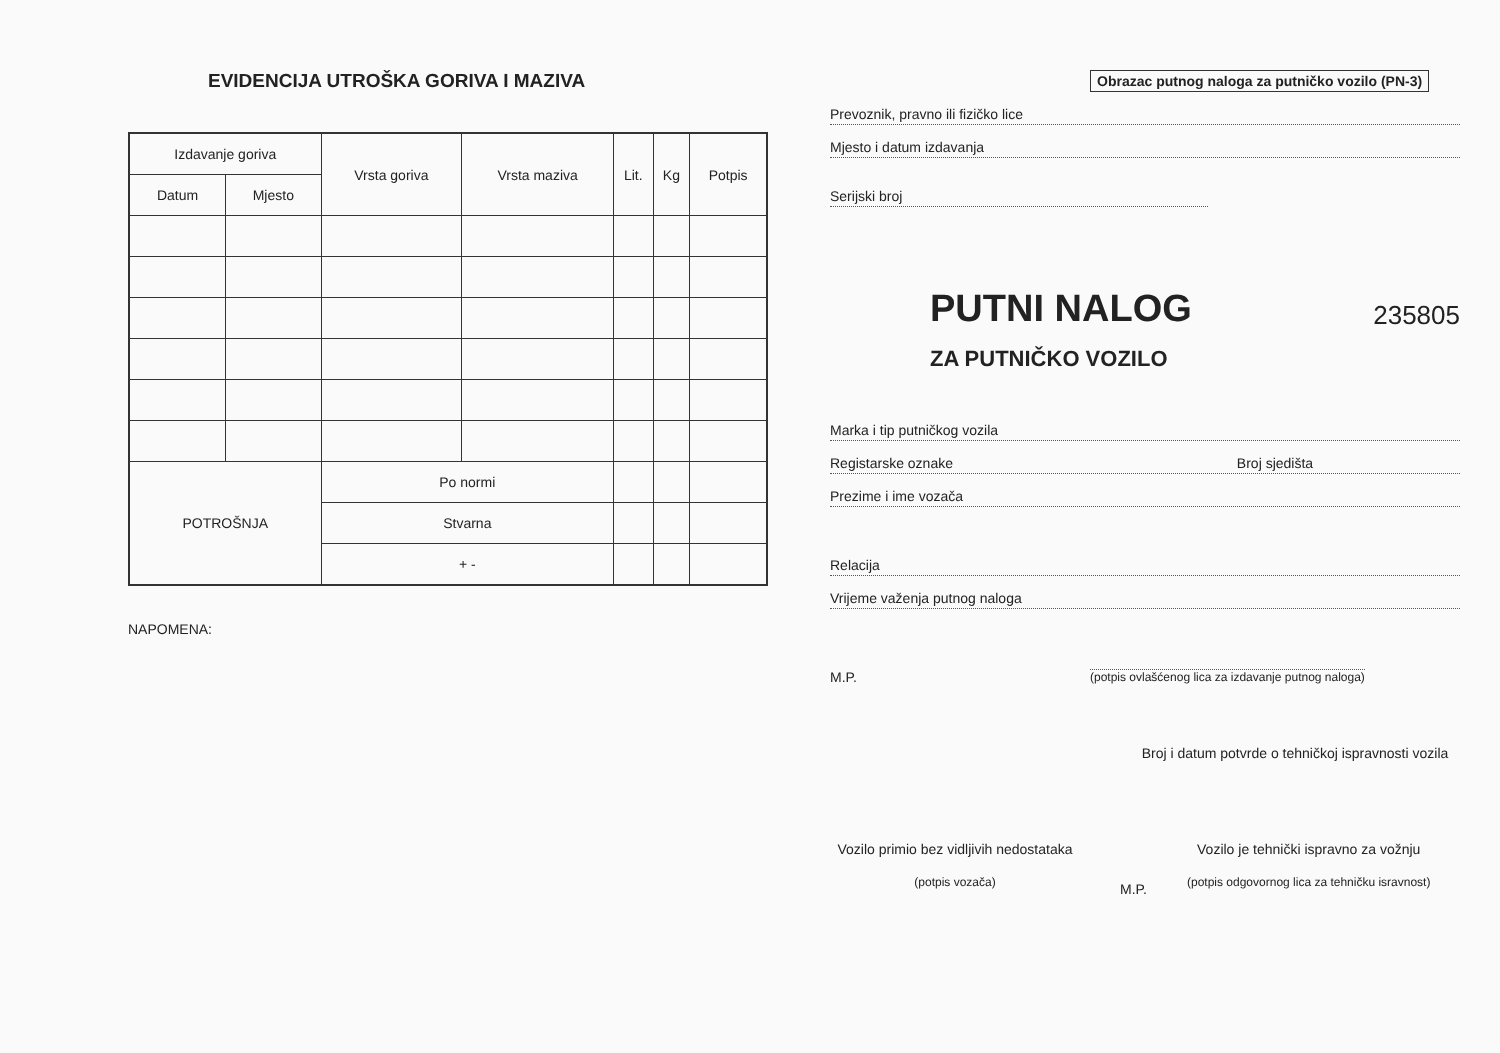EVIDENCIJA UTROŠKA GORIVA I MAZIVA
| Izdavanje goriva | | Vrsta goriva | Vrsta maziva | Lit. | Kg | Potpis |
| --- | --- | --- | --- | --- | --- | --- |
| Datum | Mjesto | | | | | |
| POTROŠNJA | | Po normi | | | | |
| | | Stvarna | | | | |
| | | + - | | | | |
NAPOMENA:
Obrazac putnog naloga za putničko vozilo (PN-3)
Prevoznik, pravno ili fizičko lice
Mjesto i datum izdavanja
Serijski broj
PUTNI NALOG
235805
ZA PUTNIČKO VOZILO
Marka i tip putničkog vozila
Registarske oznake Broj sjedišta
Prezime i ime vozača
Relacija
Vrijeme važenja putnog naloga
M.P.
(potpis ovlašćenog lica za izdavanje putnog naloga)
Broj i datum potvrde o tehničkoj ispravnosti vozila
Vozilo primio bez vidljivih nedostataka
(potpis vozača)
M.P.
Vozilo je tehnički ispravno za vožnju
(potpis odgovornog lica za tehničku isravnost)